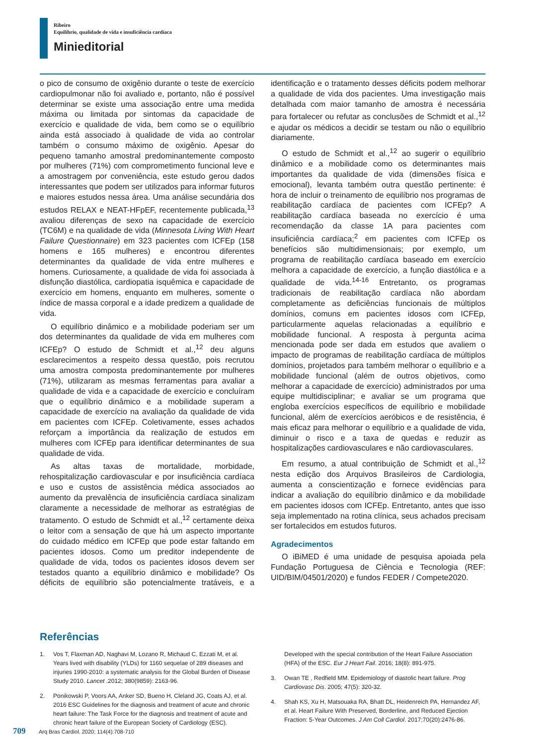Ribeiro
Equilíbrio, qualidade de vida e insuficiência cardíaca
Minieditorial
o pico de consumo de oxigênio durante o teste de exercício cardiopulmonar não foi avaliado e, portanto, não é possível determinar se existe uma associação entre uma medida máxima ou limitada por sintomas da capacidade de exercício e qualidade de vida, bem como se o equilíbrio ainda está associado à qualidade de vida ao controlar também o consumo máximo de oxigênio. Apesar do pequeno tamanho amostral predominantemente composto por mulheres (71%) com comprometimento funcional leve e a amostragem por conveniência, este estudo gerou dados interessantes que podem ser utilizados para informar futuros e maiores estudos nessa área. Uma análise secundária dos estudos RELAX e NEAT-HFpEF, recentemente publicada,<sup>13</sup> avaliou diferenças de sexo na capacidade de exercício (TC6M) e na qualidade de vida (Minnesota Living With Heart Failure Questionnaire) em 323 pacientes com ICFEp (158 homens e 165 mulheres) e encontrou diferentes determinantes da qualidade de vida entre mulheres e homens. Curiosamente, a qualidade de vida foi associada à disfunção diastólica, cardiopatia isquêmica e capacidade de exercício em homens, enquanto em mulheres, somente o índice de massa corporal e a idade predizem a qualidade de vida.
O equilíbrio dinâmico e a mobilidade poderiam ser um dos determinantes da qualidade de vida em mulheres com ICFEp? O estudo de Schmidt et al.,<sup>12</sup> deu alguns esclarecimentos a respeito dessa questão, pois recrutou uma amostra composta predominantemente por mulheres (71%), utilizaram as mesmas ferramentas para avaliar a qualidade de vida e a capacidade de exercício e concluíram que o equilíbrio dinâmico e a mobilidade superam a capacidade de exercício na avaliação da qualidade de vida em pacientes com ICFEp. Coletivamente, esses achados reforçam a importância da realização de estudos em mulheres com ICFEp para identificar determinantes de sua qualidade de vida.
As altas taxas de mortalidade, morbidade, rehospitalização cardiovascular e por insuficiência cardíaca e uso e custos de assistência médica associados ao aumento da prevalência de insuficiência cardíaca sinalizam claramente a necessidade de melhorar as estratégias de tratamento. O estudo de Schmidt et al.,<sup>12</sup> certamente deixa o leitor com a sensação de que há um aspecto importante do cuidado médico em ICFEp que pode estar faltando em pacientes idosos. Como um preditor independente de qualidade de vida, todos os pacientes idosos devem ser testados quanto a equilíbrio dinâmico e mobilidade? Os déficits de equilíbrio são potencialmente tratáveis, e a identificação e o tratamento desses déficits podem melhorar a qualidade de vida dos pacientes. Uma investigação mais detalhada com maior tamanho de amostra é necessária para fortalecer ou refutar as conclusões de Schmidt et al.,<sup>12</sup> e ajudar os médicos a decidir se testam ou não o equilíbrio diariamente.
O estudo de Schmidt et al.,<sup>12</sup> ao sugerir o equilíbrio dinâmico e a mobilidade como os determinantes mais importantes da qualidade de vida (dimensões física e emocional), levanta também outra questão pertinente: é hora de incluir o treinamento de equilíbrio nos programas de reabilitação cardíaca de pacientes com ICFEp? A reabilitação cardíaca baseada no exercício é uma recomendação da classe 1A para pacientes com insuficiência cardíaca;<sup>2</sup> em pacientes com ICFEp os benefícios são multidimensionais; por exemplo, um programa de reabilitação cardíaca baseado em exercício melhora a capacidade de exercício, a função diastólica e a qualidade de vida.<sup>14-16</sup> Entretanto, os programas tradicionais de reabilitação cardíaca não abordam completamente as deficiências funcionais de múltiplos domínios, comuns em pacientes idosos com ICFEp, particularmente aquelas relacionadas a equilíbrio e mobilidade funcional. A resposta à pergunta acima mencionada pode ser dada em estudos que avaliem o impacto de programas de reabilitação cardíaca de múltiplos domínios, projetados para também melhorar o equilíbrio e a mobilidade funcional (além de outros objetivos, como melhorar a capacidade de exercício) administrados por uma equipe multidisciplinar; e avaliar se um programa que engloba exercícios específicos de equilíbrio e mobilidade funcional, além de exercícios aeróbicos e de resistência, é mais eficaz para melhorar o equilíbrio e a qualidade de vida, diminuir o risco e a taxa de quedas e reduzir as hospitalizações cardiovasculares e não cardiovasculares.
Em resumo, a atual contribuição de Schmidt et al.,<sup>12</sup> nesta edição dos Arquivos Brasileiros de Cardiologia, aumenta a conscientização e fornece evidências para indicar a avaliação do equilíbrio dinâmico e da mobilidade em pacientes idosos com ICFEp. Entretanto, antes que isso seja implementado na rotina clínica, seus achados precisam ser fortalecidos em estudos futuros.
Agradecimentos
O iBiMED é uma unidade de pesquisa apoiada pela Fundação Portuguesa de Ciência e Tecnologia (REF: UID/BIM/04501/2020) e fundos FEDER / Compete2020.
Referências
1. Vos T, Flaxman AD, Naghavi M, Lozano R, Michaud C, Ezzati M, et al. Years lived with disability (YLDs) for 1160 sequelae of 289 diseases and injuries 1990-2010: a systematic analysis for the Global Burden of Disease Study 2010. Lancet .2012; 380(9859): 2163-96.
2. Ponikowski P, Voors AA, Anker SD, Bueno H, Cleland JG, Coats AJ, et al. 2016 ESC Guidelines for the diagnosis and treatment of acute and chronic heart failure: The Task Force for the diagnosis and treatment of acute and chronic heart failure of the European Society of Cardiology (ESC). Developed with the special contribution of the Heart Failure Association (HFA) of the ESC. Eur J Heart Fail. 2016; 18(8): 891-975.
3. Owan TE , Redfield MM. Epidemiology of diastolic heart failure. Prog Cardiovasc Dis. 2005; 47(5): 320-32.
4. Shah KS, Xu H, Matsouaka RA, Bhatt DL, Heidenreich PA, Hernandez AF, et al. Heart Failure With Preserved, Borderline, and Reduced Ejection Fraction: 5-Year Outcomes. J Am Coll Cardiol. 2017;70(20):2476-86.
709 Arq Bras Cardiol. 2020; 114(4):708-710